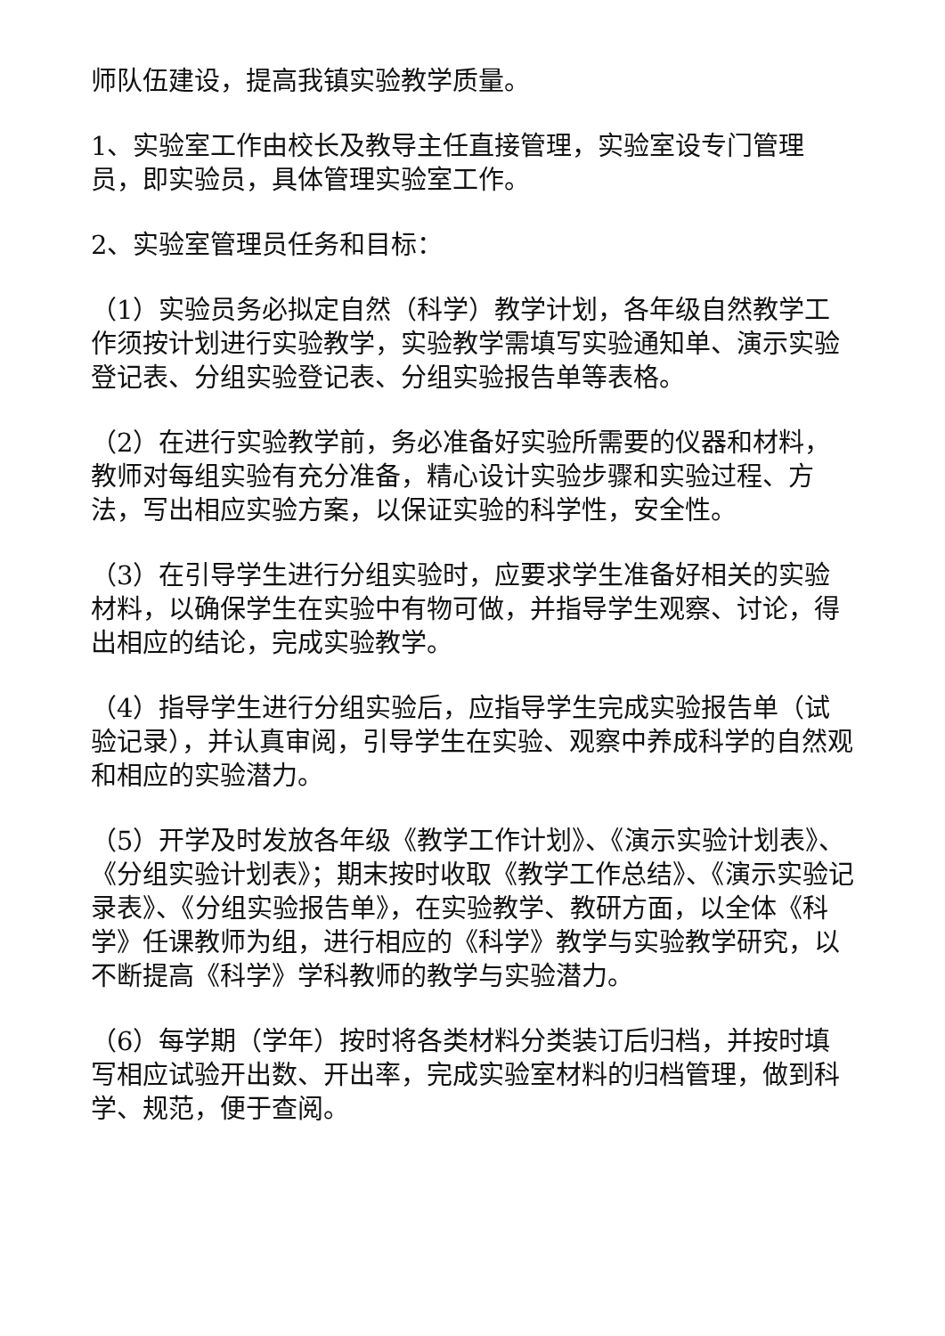师队伍建设，提高我镇实验教学质量。
1、实验室工作由校长及教导主任直接管理，实验室设专门管理员，即实验员，具体管理实验室工作。
2、实验室管理员任务和目标：
（1）实验员务必拟定自然（科学）教学计划，各年级自然教学工作须按计划进行实验教学，实验教学需填写实验通知单、演示实验登记表、分组实验登记表、分组实验报告单等表格。
（2）在进行实验教学前，务必准备好实验所需要的仪器和材料，教师对每组实验有充分准备，精心设计实验步骤和实验过程、方法，写出相应实验方案，以保证实验的科学性，安全性。
（3）在引导学生进行分组实验时，应要求学生准备好相关的实验材料，以确保学生在实验中有物可做，并指导学生观察、讨论，得出相应的结论，完成实验教学。
（4）指导学生进行分组实验后，应指导学生完成实验报告单（试验记录），并认真审阅，引导学生在实验、观察中养成科学的自然观和相应的实验潜力。
（5）开学及时发放各年级《教学工作计划》、《演示实验计划表》、《分组实验计划表》；期末按时收取《教学工作总结》、《演示实验记录表》、《分组实验报告单》，在实验教学、教研方面，以全体《科学》任课教师为组，进行相应的《科学》教学与实验教学研究，以不断提高《科学》学科教师的教学与实验潜力。
（6）每学期（学年）按时将各类材料分类装订后归档，并按时填写相应试验开出数、开出率，完成实验室材料的归档管理，做到科学、规范，便于查阅。